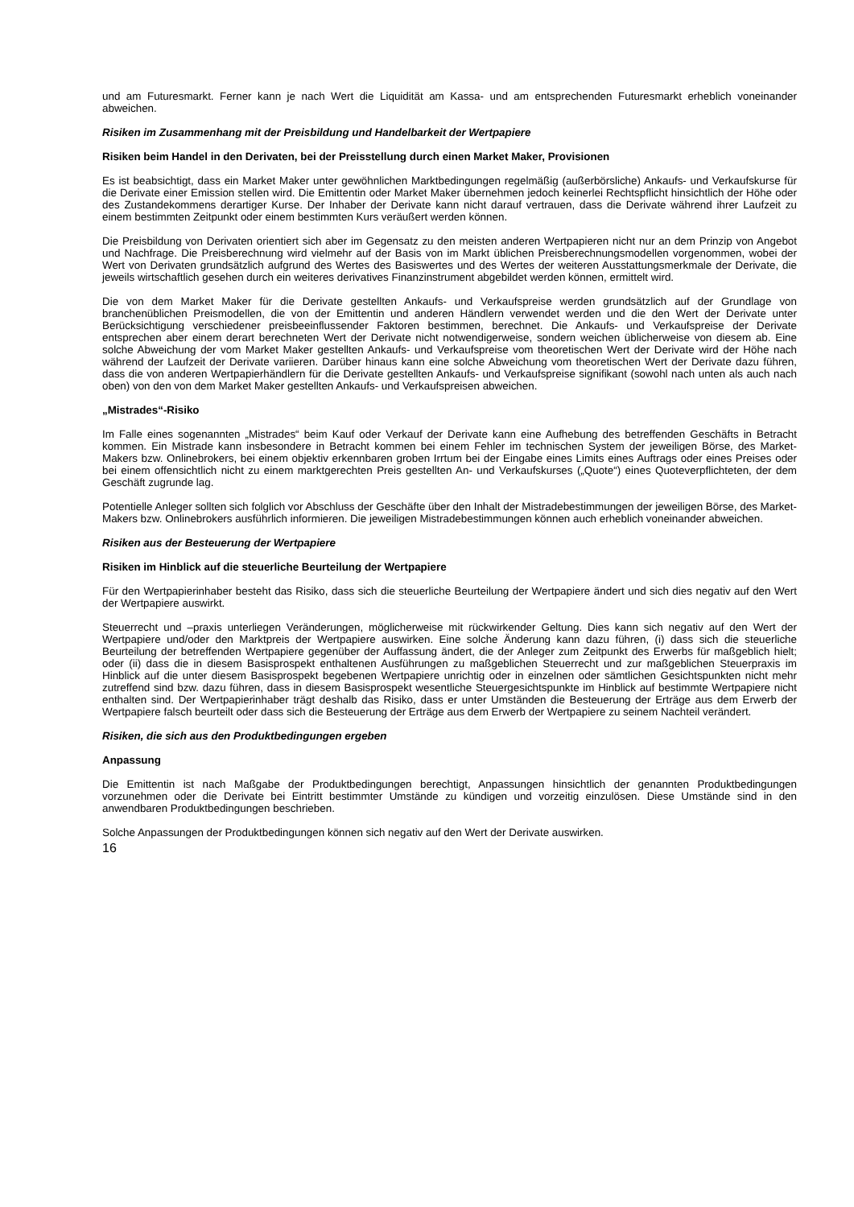und am Futuresmarkt. Ferner kann je nach Wert die Liquidität am Kassa- und am entsprechenden Futuresmarkt erheblich voneinander abweichen.
Risiken im Zusammenhang mit der Preisbildung und Handelbarkeit der Wertpapiere
Risiken beim Handel in den Derivaten, bei der Preisstellung durch einen Market Maker, Provisionen
Es ist beabsichtigt, dass ein Market Maker unter gewöhnlichen Marktbedingungen regelmäßig (außerbörsliche) Ankaufs- und Verkaufskurse für die Derivate einer Emission stellen wird. Die Emittentin oder Market Maker übernehmen jedoch keinerlei Rechtspflicht hinsichtlich der Höhe oder des Zustandekommens derartiger Kurse. Der Inhaber der Derivate kann nicht darauf vertrauen, dass die Derivate während ihrer Laufzeit zu einem bestimmten Zeitpunkt oder einem bestimmten Kurs veräußert werden können.
Die Preisbildung von Derivaten orientiert sich aber im Gegensatz zu den meisten anderen Wertpapieren nicht nur an dem Prinzip von Angebot und Nachfrage. Die Preisberechnung wird vielmehr auf der Basis von im Markt üblichen Preisberechnungsmodellen vorgenommen, wobei der Wert von Derivaten grundsätzlich aufgrund des Wertes des Basiswertes und des Wertes der weiteren Ausstattungsmerkmale der Derivate, die jeweils wirtschaftlich gesehen durch ein weiteres derivatives Finanzinstrument abgebildet werden können, ermittelt wird.
Die von dem Market Maker für die Derivate gestellten Ankaufs- und Verkaufspreise werden grundsätzlich auf der Grundlage von branchenüblichen Preismodellen, die von der Emittentin und anderen Händlern verwendet werden und die den Wert der Derivate unter Berücksichtigung verschiedener preisbeeinflussender Faktoren bestimmen, berechnet. Die Ankaufs- und Verkaufspreise der Derivate entsprechen aber einem derart berechneten Wert der Derivate nicht notwendigerweise, sondern weichen üblicherweise von diesem ab. Eine solche Abweichung der vom Market Maker gestellten Ankaufs- und Verkaufspreise vom theoretischen Wert der Derivate wird der Höhe nach während der Laufzeit der Derivate variieren. Darüber hinaus kann eine solche Abweichung vom theoretischen Wert der Derivate dazu führen, dass die von anderen Wertpapierhändlern für die Derivate gestellten Ankaufs- und Verkaufspreise signifikant (sowohl nach unten als auch nach oben) von den von dem Market Maker gestellten Ankaufs- und Verkaufspreisen abweichen.
„Mistrades“-Risiko
Im Falle eines sogenannten „Mistrades“ beim Kauf oder Verkauf der Derivate kann eine Aufhebung des betreffenden Geschäfts in Betracht kommen. Ein Mistrade kann insbesondere in Betracht kommen bei einem Fehler im technischen System der jeweiligen Börse, des Market-Makers bzw. Onlinebrokers, bei einem objektiv erkennbaren groben Irrtum bei der Eingabe eines Limits eines Auftrags oder eines Preises oder bei einem offensichtlich nicht zu einem marktgerechten Preis gestellten An- und Verkaufskurses („Quote“) eines Quoteverpflichteten, der dem Geschäft zugrunde lag.
Potentielle Anleger sollten sich folglich vor Abschluss der Geschäfte über den Inhalt der Mistradebestimmungen der jeweiligen Börse, des Market-Makers bzw. Onlinebrokers ausführlich informieren. Die jeweiligen Mistradebestimmungen können auch erheblich voneinander abweichen.
Risiken aus der Besteuerung der Wertpapiere
Risiken im Hinblick auf die steuerliche Beurteilung der Wertpapiere
Für den Wertpapierinhaber besteht das Risiko, dass sich die steuerliche Beurteilung der Wertpapiere ändert und sich dies negativ auf den Wert der Wertpapiere auswirkt.
Steuerrecht und –praxis unterliegen Veränderungen, möglicherweise mit rückwirkender Geltung. Dies kann sich negativ auf den Wert der Wertpapiere und/oder den Marktpreis der Wertpapiere auswirken. Eine solche Änderung kann dazu führen, (i) dass sich die steuerliche Beurteilung der betreffenden Wertpapiere gegenüber der Auffassung ändert, die der Anleger zum Zeitpunkt des Erwerbs für maßgeblich hielt; oder (ii) dass die in diesem Basisprospekt enthaltenen Ausführungen zu maßgeblichen Steuerrecht und zur maßgeblichen Steuerpraxis im Hinblick auf die unter diesem Basisprospekt begebenen Wertpapiere unrichtig oder in einzelnen oder sämtlichen Gesichtspunkten nicht mehr zutreffend sind bzw. dazu führen, dass in diesem Basisprospekt wesentliche Steuergesichtspunkte im Hinblick auf bestimmte Wertpapiere nicht enthalten sind. Der Wertpapierinhaber trägt deshalb das Risiko, dass er unter Umständen die Besteuerung der Erträge aus dem Erwerb der Wertpapiere falsch beurteilt oder dass sich die Besteuerung der Erträge aus dem Erwerb der Wertpapiere zu seinem Nachteil verändert.
Risiken, die sich aus den Produktbedingungen ergeben
Anpassung
Die Emittentin ist nach Maßgabe der Produktbedingungen berechtigt, Anpassungen hinsichtlich der genannten Produktbedingungen vorzunehmen oder die Derivate bei Eintritt bestimmter Umstände zu kündigen und vorzeitig einzulösen. Diese Umstände sind in den anwendbaren Produktbedingungen beschrieben.
Solche Anpassungen der Produktbedingungen können sich negativ auf den Wert der Derivate auswirken.
16